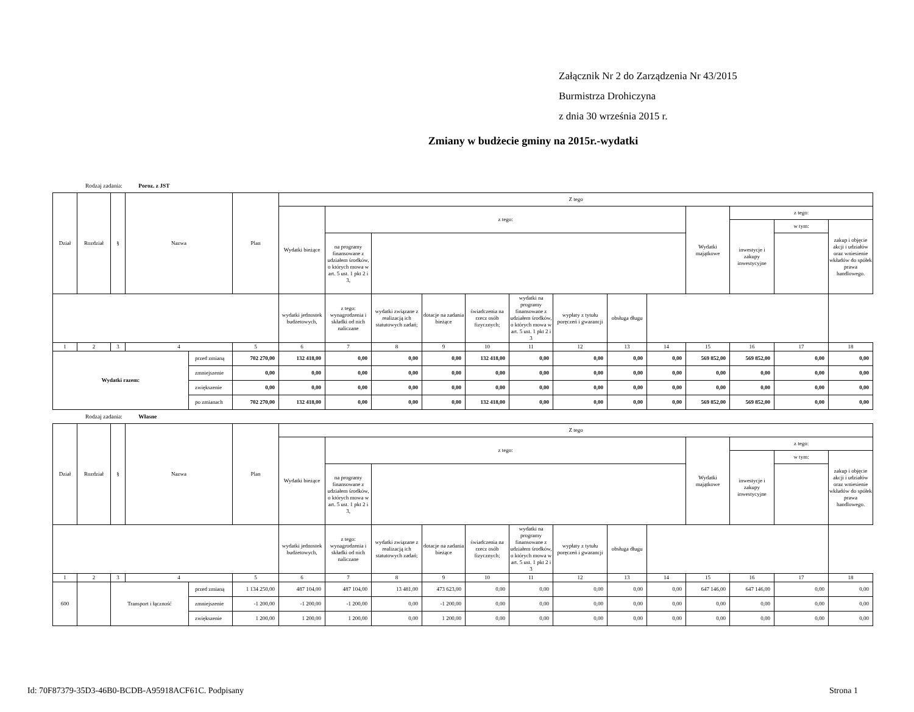Załącznik Nr 2 do Zarządzenia Nr 43/2015
Burmistrza Drohiczyna
z dnia 30 września 2015 r.
Zmiany w budżecie gminy na 2015r.-wydatki
Rodzaj zadania: Poroz. z JST
| Dział | Rozdział | § | Nazwa | | Plan | Z tego | | | | | | | | | | | | |
| --- | --- | --- | --- | --- | --- | --- | --- | --- | --- | --- | --- | --- | --- | --- | --- | --- | --- | --- |
| | | | | | | Wydatki bieżące | z tego: | | | | | | | | Wydatki majątkowe | z tego: | | |
| | | | | | | | | | | | | | | | | inwestycje i zakupy inwestycyjne | w tym: | zakup i objęcie akcji i udziałów oraz wniesienie wkładów do spółek prawa handlowego. |
| | | | | | | | na programy finansowane z udziałem środków, o których mowa w art. 5 ust. 1 pkt 2 i 3, | | | | | | | | | | | |
| | | | | | | wydatki jednostek budżetowych, | z tego: wynagrodzenia i składki od nich naliczane | wydatki związane z realizacją ich statutowych zadań; | dotacje na zadania bieżące | świadczenia na rzecz osób fizycznych; | wydatki na programy finansowane z udziałem środków, o których mowa w art. 5 ust. 1 pkt 2 i 3 | wypłaty z tytułu poręczeń i gwarancji | obsługa długu | | | | | |
| 1 | 2 | 3 | 4 | | 5 | 6 | 7 | 8 | 9 | 10 | 11 | 12 | 13 | 14 | 15 | 16 | 17 | 18 |
| Wydatki razem: | | | | przed zmianą | 702 270,00 | 132 418,00 | 0,00 | 0,00 | 0,00 | 132 418,00 | 0,00 | 0,00 | 0,00 | 0,00 | 569 852,00 | 569 852,00 | 0,00 | 0,00 |
| | | | | zmniejszenie | 0,00 | 0,00 | 0,00 | 0,00 | 0,00 | 0,00 | 0,00 | 0,00 | 0,00 | 0,00 | 0,00 | 0,00 | 0,00 | 0,00 |
| | | | | zwiększenie | 0,00 | 0,00 | 0,00 | 0,00 | 0,00 | 0,00 | 0,00 | 0,00 | 0,00 | 0,00 | 0,00 | 0,00 | 0,00 | 0,00 |
| | | | | po zmianach | 702 270,00 | 132 418,00 | 0,00 | 0,00 | 0,00 | 132 418,00 | 0,00 | 0,00 | 0,00 | 0,00 | 569 852,00 | 569 852,00 | 0,00 | 0,00 |
Rodzaj zadania: Własne
| Dział | Rozdział | § | Nazwa | | Plan | Z tego | | | | | | | | | | | | |
| --- | --- | --- | --- | --- | --- | --- | --- | --- | --- | --- | --- | --- | --- | --- | --- | --- | --- | --- |
| | | | | | | Wydatki bieżące | z tego: | | | | | | | | Wydatki majątkowe | z tego: | | |
| | | | | | | | | | | | | | | | | inwestycje i zakupy inwestycyjne | w tym: | zakup i objęcie akcji i udziałów oraz wniesienie wkładów do spółek prawa handlowego. |
| | | | | | | | na programy finansowane z udziałem środków, o których mowa w art. 5 ust. 1 pkt 2 i 3, | | | | | | | | | | | |
| | | | | | | wydatki jednostek budżetowych, | z tego: wynagrodzenia i składki od nich naliczane | wydatki związane z realizacją ich statutowych zadań; | dotacje na zadania bieżące | świadczenia na rzecz osób fizycznych; | wydatki na programy finansowane z udziałem środków, o których mowa w art. 5 ust. 1 pkt 2 i 3 | wypłaty z tytułu poręczeń i gwarancji | obsługa długu | | | | | |
| 1 | 2 | 3 | 4 | | 5 | 6 | 7 | 8 | 9 | 10 | 11 | 12 | 13 | 14 | 15 | 16 | 17 | 18 |
| 600 | | Transport i łączność | | przed zmianą | 1 134 250,00 | 487 104,00 | 487 104,00 | 13 481,00 | 473 623,00 | 0,00 | 0,00 | 0,00 | 0,00 | 0,00 | 647 146,00 | 647 146,00 | 0,00 | 0,00 |
| | | | | zmniejszenie | -1 200,00 | -1 200,00 | -1 200,00 | 0,00 | -1 200,00 | 0,00 | 0,00 | 0,00 | 0,00 | 0,00 | 0,00 | 0,00 | 0,00 | 0,00 |
| | | | | zwiększenie | 1 200,00 | 1 200,00 | 1 200,00 | 0,00 | 1 200,00 | 0,00 | 0,00 | 0,00 | 0,00 | 0,00 | 0,00 | 0,00 | 0,00 | 0,00 |
Id: 70F87379-35D3-46B0-BCDB-A95918ACF61C. Podpisany Strona 1